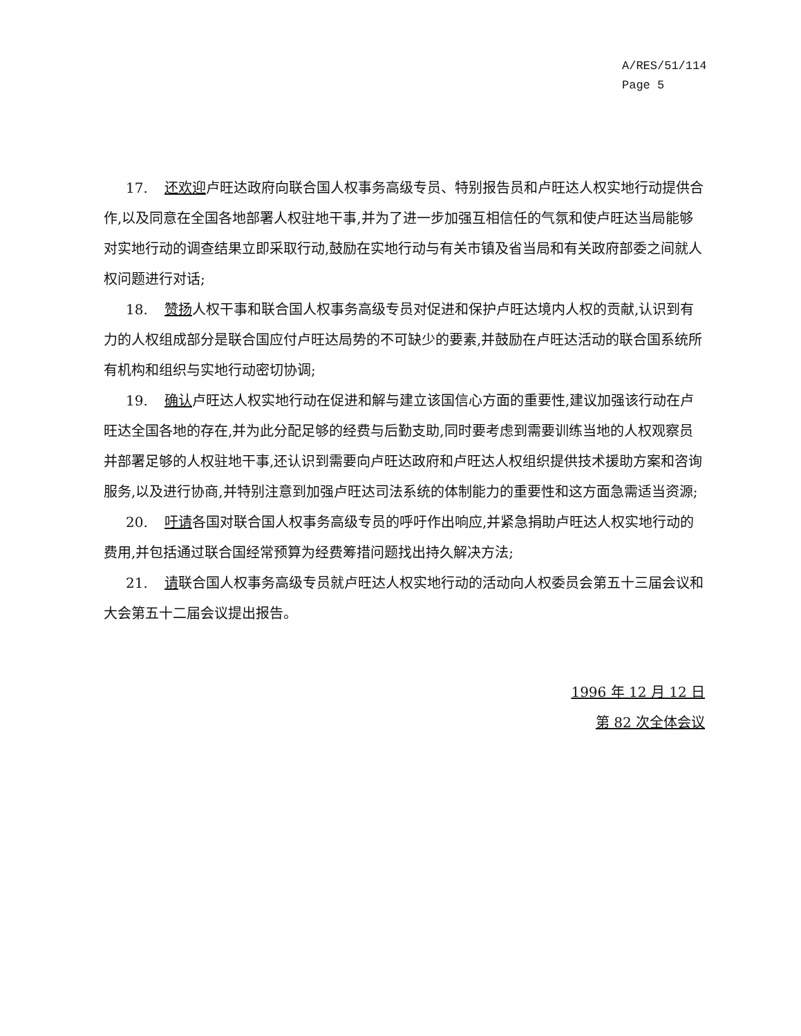A/RES/51/114
Page 5
17. 还欢迎卢旺达政府向联合国人权事务高级专员、特别报告员和卢旺达人权实地行动提供合作,以及同意在全国各地部署人权驻地干事,并为了进一步加强互相信任的气氛和使卢旺达当局能够对实地行动的调查结果立即采取行动,鼓励在实地行动与有关市镇及省当局和有关政府部委之间就人权问题进行对话;
18. 赞扬人权干事和联合国人权事务高级专员对促进和保护卢旺达境内人权的贡献,认识到有力的人权组成部分是联合国应付卢旺达局势的不可缺少的要素,并鼓励在卢旺达活动的联合国系统所有机构和组织与实地行动密切协调;
19. 确认卢旺达人权实地行动在促进和解与建立该国信心方面的重要性,建议加强该行动在卢旺达全国各地的存在,并为此分配足够的经费与后勤支助,同时要考虑到需要训练当地的人权观察员并部署足够的人权驻地干事,还认识到需要向卢旺达政府和卢旺达人权组织提供技术援助方案和咨询服务,以及进行协商,并特别注意到加强卢旺达司法系统的体制能力的重要性和这方面急需适当资源;
20. 吁请各国对联合国人权事务高级专员的呼吁作出响应,并紧急捐助卢旺达人权实地行动的费用,并包括通过联合国经常预算为经费筹措问题找出持久解决方法;
21. 请联合国人权事务高级专员就卢旺达人权实地行动的活动向人权委员会第五十三届会议和大会第五十二届会议提出报告。
1996 年 12 月 12 日
第 82 次全体会议